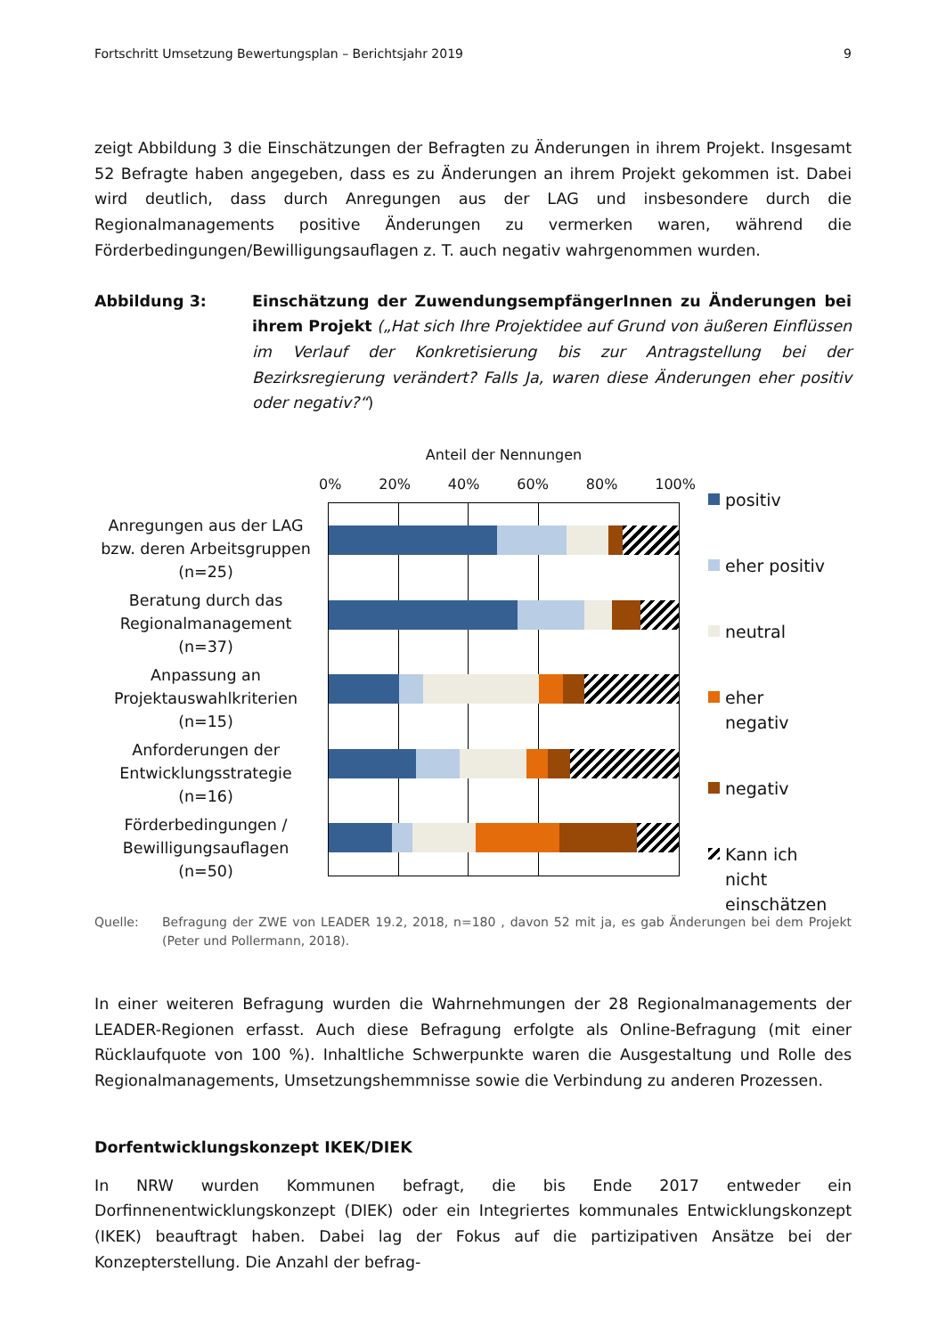Fortschritt Umsetzung Bewertungsplan – Berichtsjahr 2019 9
zeigt Abbildung 3 die Einschätzungen der Befragten zu Änderungen in ihrem Projekt. Insgesamt 52 Befragte haben angegeben, dass es zu Änderungen an ihrem Projekt gekommen ist. Dabei wird deutlich, dass durch Anregungen aus der LAG und insbesondere durch die Regionalmanagements positive Änderungen zu vermerken waren, während die Förderbedingungen/Bewilligungsauflagen z. T. auch negativ wahrgenommen wurden.
Abbildung 3: Einschätzung der ZuwendungsempfängerInnen zu Änderungen bei ihrem Projekt („Hat sich Ihre Projektidee auf Grund von äußeren Einflüssen im Verlauf der Konkretisierung bis zur Antragstellung bei der Bezirksregierung verändert? Falls Ja, waren diese Änderungen eher positiv oder negativ?“)
Anregungen aus der LAG bzw. deren Arbeitsgruppen (n=25)
Beratung durch das Regionalmanagement (n=37)
Anpassung an Projektauswahlkriterien (n=15)
Anforderungen der Entwicklungsstrategie (n=16)
Förderbedingungen / Bewilligungsauflagen (n=50)
Anteil der Nennungen
0% 20% 40% 60% 80% 100%
positiv
eher positiv
neutral
eher
negativ
negativ
Kann ich
nicht
einschätzen
Quelle: Befragung der ZWE von LEADER 19.2, 2018, n=180 , davon 52 mit ja, es gab Änderungen bei dem Projekt (Peter und Pollermann, 2018).
In einer weiteren Befragung wurden die Wahrnehmungen der 28 Regionalmanagements der LEADER-Regionen erfasst. Auch diese Befragung erfolgte als Online-Befragung (mit einer Rücklaufquote von 100 %). Inhaltliche Schwerpunkte waren die Ausgestaltung und Rolle des Regionalmanagements, Umsetzungshemmnisse sowie die Verbindung zu anderen Prozessen.
Dorfentwicklungskonzept IKEK/DIEK
In NRW wurden Kommunen befragt, die bis Ende 2017 entweder ein Dorfinnenentwicklungskonzept (DIEK) oder ein Integriertes kommunales Entwicklungskonzept (IKEK) beauftragt haben. Dabei lag der Fokus auf die partizipativen Ansätze bei der Konzepterstellung. Die Anzahl der befrag-